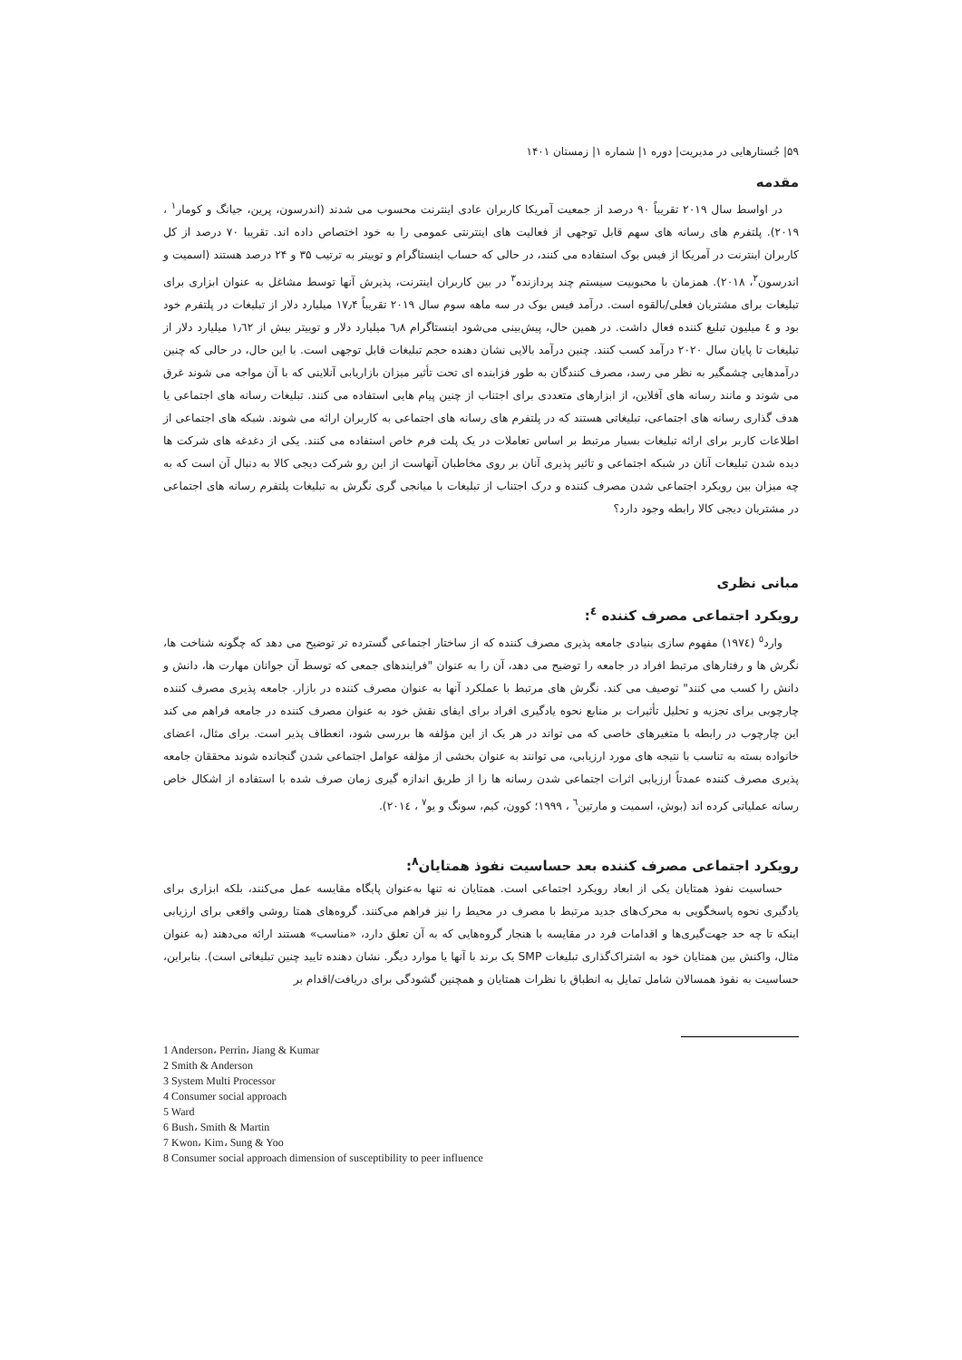۵۹| جُستارهایی در مدیریت| دوره ۱| شماره ۱| زمستان ۱۴۰۱
مقدمه
در اواسط سال ۲۰۱۹ تقریباً ۹۰ درصد از جمعیت آمریکا کاربران عادی اینترنت محسوب می شدند (اندرسون، پرین، جیانگ و کومار<sup>۱</sup> ، ۲۰۱۹). پلتفرم های رسانه های سهم قابل توجهی از فعالیت های اینترنتی عمومی را به خود اختصاص داده اند. تقریبا ۷۰ درصد از کل کاربران اینترنت در آمریکا از فیس بوک استفاده می کنند، در حالی که حساب اینستاگرام و توییتر به ترتیب ۳۵ و ۲۴ درصد هستند (اسمیت و اندرسون<sup>۲</sup>، ۲۰۱۸). همزمان با محبوبیت سیستم چند پردازنده<sup>۳</sup> در بین کاربران اینترنت، پذیرش آنها توسط مشاغل به عنوان ابزاری برای تبلیغات برای مشتریان فعلی/بالقوه است. درآمد فیس بوک در سه ماهه سوم سال ۲۰۱۹ تقریباً ۱۷٫۴ میلیارد دلار از تبلیغات در پلتفرم خود بود و ٤ میلیون تبلیغ کننده فعال داشت. در همین حال، پیش‌بینی می‌شود اینستاگرام ٦٫٨ میلیارد دلار و توییتر بیش از ١٫٦٢ میلیارد دلار از تبلیغات تا پایان سال ۲۰۲۰ درآمد کسب کنند. چنین درآمد بالایی نشان دهنده حجم تبلیغات قابل توجهی است. با این حال، در حالی که چنین درآمدهایی چشمگیر به نظر می رسد، مصرف کنندگان به طور فزاینده ای تحت تأثیر میزان بازاریابی آنلاینی که با آن مواجه می شوند غرق می شوند و مانند رسانه های آفلاین، از ابزارهای متعددی برای اجتناب از چنین پیام هایی استفاده می کنند. تبلیغات رسانه های اجتماعی یا هدف گذاری رسانه های اجتماعی، تبلیغاتی هستند که در پلتفرم های رسانه های اجتماعی به کاربران ارائه می شوند. شبکه های اجتماعی از اطلاعات کاربر برای ارائه تبلیغات بسیار مرتبط بر اساس تعاملات در یک پلت فرم خاص استفاده می کنند. یکی از دغدغه های شرکت ها دیده شدن تبلیغات آنان در شبکه اجتماعی و تاثیر پذیری آنان بر روی مخاطبان آنهاست از این رو شرکت دیجی کالا به دنبال آن است که به چه میزان بین رویکرد اجتماعی شدن مصرف کننده و درک اجتناب از تبلیغات با میانجی گری نگرش به تبلیغات پلتفرم رسانه های اجتماعی در مشتریان دیجی کالا رابطه وجود دارد؟
مبانی نظری
رویکرد اجتماعی مصرف کننده <sup>٤</sup>:
وارد<sup>٥</sup> (١٩٧٤) مفهوم سازی بنیادی جامعه پذیری مصرف کننده که از ساختار اجتماعی گسترده تر توضیح می دهد که چگونه شناخت ها، نگرش ها و رفتارهای مرتبط افراد در جامعه را توضیح می دهد، آن را به عنوان "فرایندهای جمعی که توسط آن جوانان مهارت ها، دانش و دانش را کسب می کنند" توصیف می کند. نگرش های مرتبط با عملکرد آنها به عنوان مصرف کننده در بازار. جامعه پذیری مصرف کننده چارچوبی برای تجزیه و تحلیل تأثیرات بر منابع نحوه یادگیری افراد برای ایفای نقش خود به عنوان مصرف کننده در جامعه فراهم می کند این چارچوب در رابطه با متغیرهای خاصی که می تواند در هر یک از این مؤلفه ها بررسی شود، انعطاف پذیر است. برای مثال، اعضای خانواده بسته به تناسب با نتیجه های مورد ارزیابی، می توانند به عنوان بخشی از مؤلفه عوامل اجتماعی شدن گنجانده شوند محققان جامعه پذیری مصرف کننده عمدتاً ارزیابی اثرات اجتماعی شدن رسانه ها را از طریق اندازه گیری زمان صرف شده با استفاده از اشکال خاص رسانه عملیاتی کرده اند (بوش، اسمیت و مارتین<sup>٦</sup> ، ۱۹۹۹؛ کوون، کیم، سونگ و یو<sup>٧</sup> ، ٢٠١٤).
رویکرد اجتماعی مصرف کننده بعد حساسیت نفوذ همتایان<sup>٨</sup>:
حساسیت نفوذ همتایان یکی از ابعاد رویکرد اجتماعی است. همتایان نه تنها به‌عنوان پایگاه مقایسه عمل می‌کنند، بلکه ابزاری برای یادگیری نحوه پاسخگویی به محرک‌های جدید مرتبط با مصرف در محیط را نیز فراهم می‌کنند. گروه‌های همتا روشی واقعی برای ارزیابی اینکه تا چه حد جهت‌گیری‌ها و اقدامات فرد در مقایسه با هنجار گروه‌هایی که به آن تعلق دارد، «مناسب» هستند ارائه می‌دهند (به عنوان مثال، واکنش بین همتایان خود به اشتراک‌گذاری تبلیغات SMP یک برند با آنها یا موارد دیگر. نشان دهنده تایید چنین تبلیغاتی است). بنابراین، حساسیت به نفوذ همسالان شامل تمایل به انطباق با نظرات همتایان و همچنین گشودگی برای دریافت/اقدام بر
1 Anderson، Perrin، Jiang & Kumar
2 Smith & Anderson
3 System Multi Processor
4 Consumer social approach
5 Ward
6 Bush، Smith & Martin
7 Kwon، Kim، Sung & Yoo
8 Consumer social approach dimension of susceptibility to peer influence